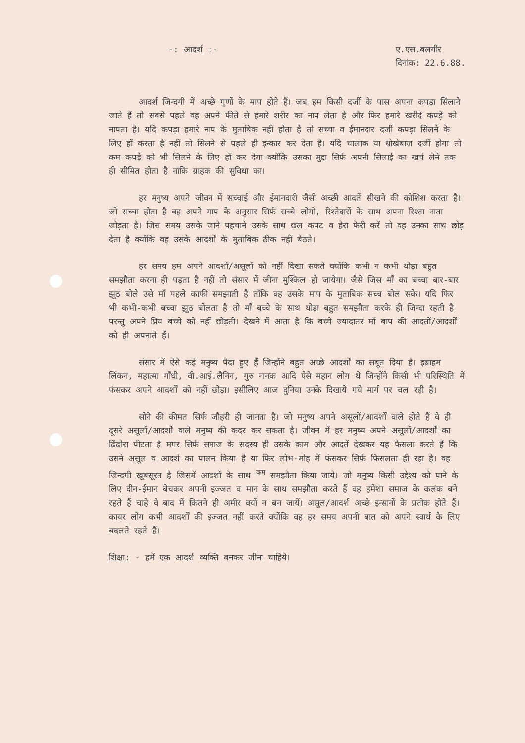-: आदर्श :- ए.एस.बलगीर
दिनांक: 22.6.88.
आदर्श जिन्दगी में अच्छे गुणों के माप होते हैं। जब हम किसी दर्जी के पास अपना कपड़ा सिलाने जाते हैं तो सबसे पहले वह अपने फीते से हमारे शरीर का नाप लेता है और फिर हमारे खरीदे कपड़े को नापता है। यदि कपड़ा हमारे नाप के मुताबिक नहीं होता है तो सच्चा व ईमानदार दर्जी कपड़ा सिलने के लिए हाँ करता है नहीं तो सिलने से पहले ही इन्कार कर देता है। यदि चालाक या धोखेबाज दर्जी होगा तो कम कपड़े को भी सिलने के लिए हाँ कर देगा क्योंकि उसका मुद्दा सिर्फ अपनी सिलाई का खर्च लेने तक ही सीमित होता है नाकि ग्राहक की सुविधा का।
हर मनुष्य अपने जीवन में सच्चाई और ईमानदारी जैसी अच्छी आदतें सीखने की कोशिश करता है। जो सच्चा होता है वह अपने माप के अनुसार सिर्फ सच्चे लोगों, रिश्तेदारों के साथ अपना रिश्ता नाता जोड़ता है। जिस समय उसके जाने पहचाने उसके साथ छल कपट व हेरा फेरी करें तो वह उनका साथ छोड़ देता है क्योंकि वह उसके आदर्शों के मुताबिक ठीक नहीं बैठते।
हर समय हम अपने आदर्शों/असूलों को नहीं दिखा सकते क्योंकि कभी न कभी थोड़ा बहुत समझौता करना ही पड़ता है नहीं तो संसार में जीना मुश्किल हो जायेगा। जैसे जिस माँ का बच्चा बार-बार झूठ बोले उसे माँ पहले काफी समझाती है ताँकि वह उसके माप के मुताबिक सच्च बोल सके। यदि फिर भी कभी-कभी बच्चा झूठ बोलता है तो माँ बच्चे के साथ थोड़ा बहुत समझौता करके ही जिन्दा रहती है परन्तु अपने प्रिय बच्चे को नहीं छोड़ती। देखने में आता है कि बच्चे ज्यादातर माँ बाप की आदतों/आदर्शों को ही अपनाते हैं।
संसार में ऐसे कई मनुष्य पैदा हुए हैं जिन्होंने बहुत अच्छे आदर्शों का सबूत दिया है। इब्राहम लिंकन, महात्मा गाँधी, वी.आई.लैनिन, गुरु नानक आदि ऐसे महान लोग थे जिन्होंने किसी भी परिस्थिति में फंसकर अपने आदर्शों को नहीं छोड़ा। इसीलिए आज दुनिया उनके दिखाये गये मार्ग पर चल रही है।
सोने की कीमत सिर्फ जौहरी ही जानता है। जो मनुष्य अपने असूलों/आदर्शों वाले होते हैं वे ही दूसरे असूलों/आदर्शों वाले मनुष्य की कदर कर सकता है। जीवन में हर मनुष्य अपने असूलों/आदर्शों का ढिंढोरा पीटता है मगर सिर्फ समाज के सदस्य ही उसके काम और आदतें देखकर यह फैसला करते हैं कि उसने असूल व आदर्श का पालन किया है या फिर लोभ-मोह में फंसकर सिर्फ फिसलता ही रहा है। वह जिन्दगी खूबसूरत है जिसमें आदर्शों के साथ <sup>कम</sup> समझौता किया जाये। जो मनुष्य किसी उद्देश्य को पाने के लिए दीन-ईमान बेचकर अपनी इज्जत व मान के साथ समझौता करते हैं वह हमेशा समाज के कलंक बने रहते हैं चाहे वे बाद में कितने ही अमीर क्यों न बन जायें। असूल/आदर्श अच्छे इन्सानों के प्रतीक होते हैं। कायर लोग कभी आदर्शों की इज्जत नहीं करते क्योंकि वह हर समय अपनी बात को अपने स्वार्थ के लिए बदलते रहते हैं।
शिक्षा: - हमें एक आदर्श व्यक्ति बनकर जीना चाहिये।